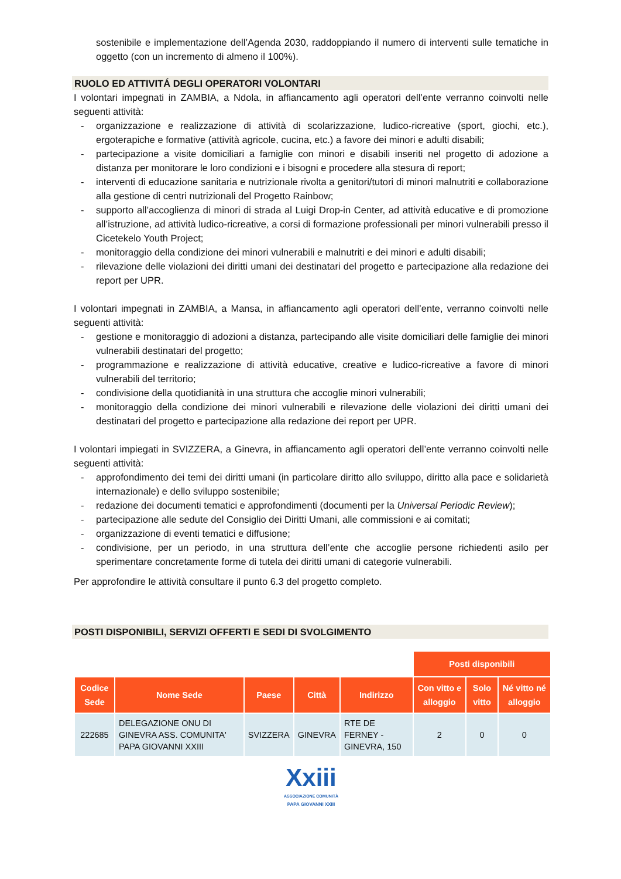sostenibile e implementazione dell’Agenda 2030, raddoppiando il numero di interventi sulle tematiche in oggetto (con un incremento di almeno il 100%).
RUOLO ED ATTIVITÁ DEGLI OPERATORI VOLONTARI
I volontari impegnati in ZAMBIA, a Ndola, in affiancamento agli operatori dell’ente verranno coinvolti nelle seguenti attività:
- organizzazione e realizzazione di attività di scolarizzazione, ludico-ricreative (sport, giochi, etc.), ergoterapiche e formative (attività agricole, cucina, etc.) a favore dei minori e adulti disabili;
- partecipazione a visite domiciliari a famiglie con minori e disabili inseriti nel progetto di adozione a distanza per monitorare le loro condizioni e i bisogni e procedere alla stesura di report;
- interventi di educazione sanitaria e nutrizionale rivolta a genitori/tutori di minori malnutriti e collaborazione alla gestione di centri nutrizionali del Progetto Rainbow;
- supporto all’accoglienza di minori di strada al Luigi Drop-in Center, ad attività educative e di promozione all’istruzione, ad attività ludico-ricreative, a corsi di formazione professionali per minori vulnerabili presso il Cicetekelo Youth Project;
- monitoraggio della condizione dei minori vulnerabili e malnutriti e dei minori e adulti disabili;
- rilevazione delle violazioni dei diritti umani dei destinatari del progetto e partecipazione alla redazione dei report per UPR.
I volontari impegnati in ZAMBIA, a Mansa, in affiancamento agli operatori dell’ente, verranno coinvolti nelle seguenti attività:
- gestione e monitoraggio di adozioni a distanza, partecipando alle visite domiciliari delle famiglie dei minori vulnerabili destinatari del progetto;
- programmazione e realizzazione di attività educative, creative e ludico-ricreative a favore di minori vulnerabili del territorio;
- condivisione della quotidianità in una struttura che accoglie minori vulnerabili;
- monitoraggio della condizione dei minori vulnerabili e rilevazione delle violazioni dei diritti umani dei destinatari del progetto e partecipazione alla redazione dei report per UPR.
I volontari impiegati in SVIZZERA, a Ginevra, in affiancamento agli operatori dell’ente verranno coinvolti nelle seguenti attività:
- approfondimento dei temi dei diritti umani (in particolare diritto allo sviluppo, diritto alla pace e solidarietà internazionale) e dello sviluppo sostenibile;
- redazione dei documenti tematici e approfondimenti (documenti per la Universal Periodic Review);
- partecipazione alle sedute del Consiglio dei Diritti Umani, alle commissioni e ai comitati;
- organizzazione di eventi tematici e diffusione;
- condivisione, per un periodo, in una struttura dell’ente che accoglie persone richiedenti asilo per sperimentare concretamente forme di tutela dei diritti umani di categorie vulnerabili.
Per approfondire le attività consultare il punto 6.3 del progetto completo.
POSTI DISPONIBILI, SERVIZI OFFERTI E SEDI DI SVOLGIMENTO
| | | | | | Posti disponibili | | |
| Codice Sede | Nome Sede | Paese | Città | Indirizzo | Con vitto e alloggio | Solo vitto | Né vitto né alloggio |
| 222685 | DELEGAZIONE ONU DI GINEVRA ASS. COMUNITA' PAPA GIOVANNI XXIII | SVIZZERA | GINEVRA | RTE DE FERNEY - GINEVRA, 150 | 2 | 0 | 0 |
Xxiii
ASSOCIAZIONE COMUNITÀ
PAPA GIOVANNI XXIII